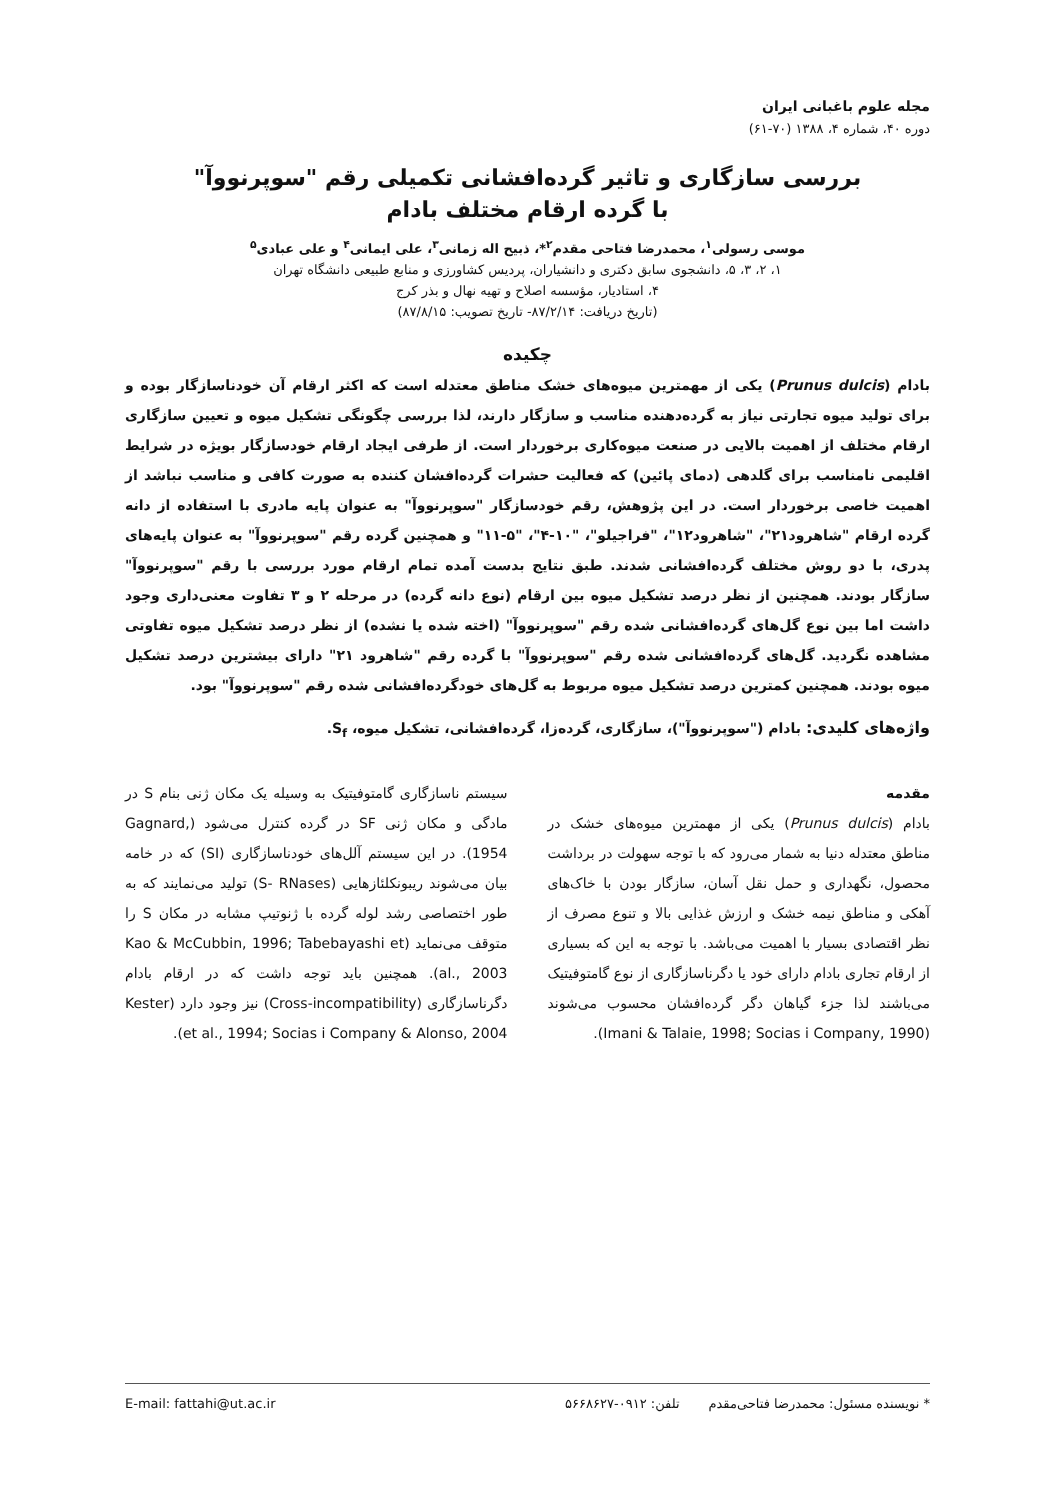مجله علوم باغبانی ایران
دوره ۴۰، شماره ۴، ۱۳۸۸ (۷۰-۶۱)
بررسی سازگاری و تاثیر گرده‌افشانی تکمیلی رقم "سوپرنووآ"
با گرده ارقام مختلف بادام
موسی رسولی<sup>۱</sup>، محمدرضا فتاحی مقدم<sup>۲</sup>*، ذبیح اله زمانی<sup>۳</sup>، علی ایمانی<sup>۴</sup> و علی عبادی<sup>۵</sup>
۱، ۲، ۳، ۵، دانشجوی سابق دکتری و دانشیاران، پردیس کشاورزی و منابع طبیعی دانشگاه تهران
۴، استادیار، مؤسسه اصلاح و تهیه نهال و بذر کرج
(تاریخ دریافت: ۸۷/۲/۱۴- تاریخ تصویب: ۸۷/۸/۱۵)
چکیده
بادام (Prunus dulcis) یکی از مهمترین میوه‌های خشک مناطق معتدله است که اکثر ارقام آن خودناسازگار بوده و برای تولید میوه تجارتی نیاز به گرده‌دهنده مناسب و سازگار دارند، لذا بررسی چگونگی تشکیل میوه و تعیین سازگاری ارقام مختلف از اهمیت بالایی در صنعت میوه‌کاری برخوردار است. از طرفی ایجاد ارقام خودسازگار بویژه در شرایط اقلیمی نامناسب برای گلدهی (دمای پائین) که فعالیت حشرات گرده‌افشان کننده به صورت کافی و مناسب نباشد از اهمیت خاصی برخوردار است. در این پژوهش، رقم خودسازگار "سوپرنووآ" به عنوان پایه مادری با استفاده از دانه گرده ارقام "شاهرود۲۱"، "شاهرود۱۲"، "فراجیلو"، "۱۰-۴"، "۵-۱۱" و همچنین گرده رقم "سوپرنووآ" به عنوان پایه‌های پدری، با دو روش مختلف گرده‌افشانی شدند. طبق نتایج بدست آمده تمام ارقام مورد بررسی با رقم "سوپرنووآ" سازگار بودند. همچنین از نظر درصد تشکیل میوه بین ارقام (نوع دانه گرده) در مرحله ۲ و ۳ تفاوت معنی‌داری وجود داشت اما بین نوع گل‌های گرده‌افشانی شده رقم "سوپرنووآ" (اخته شده یا نشده) از نظر درصد تشکیل میوه تفاوتی مشاهده نگردید. گل‌های گرده‌افشانی شده رقم "سوپرنووآ" با گرده رقم "شاهرود ۲۱" دارای بیشترین درصد تشکیل میوه بودند. همچنین کمترین درصد تشکیل میوه مربوط به گل‌های خودگرده‌افشانی شده رقم "سوپرنووآ" بود.
واژه‌های کلیدی: بادام ("سوپرنووآ")، سازگاری، گرده‌زا، گرده‌افشانی، تشکیل میوه، S<sub>f</sub>.
مقدمه
بادام (Prunus dulcis) یکی از مهمترین میوه‌های خشک در مناطق معتدله دنیا به شمار می‌رود که با توجه سهولت در برداشت محصول، نگهداری و حمل نقل آسان، سازگار بودن با خاک‌های آهکی و مناطق نیمه خشک و ارزش غذایی بالا و تنوع مصرف از نظر اقتصادی بسیار با اهمیت می‌باشد. با توجه به این که بسیاری از ارقام تجاری بادام دارای خود یا دگرناسازگاری از نوع گامتوفیتیک می‌باشند لذا جزء گیاهان دگر گرده‌افشان محسوب می‌شوند (Imani & Talaie, 1998; Socias i Company, 1990).
سیستم ناسازگاری گامتوفیتیک به وسیله یک مکان ژنی بنام S در مادگی و مکان ژنی SF در گرده کنترل می‌شود (Gagnard, 1954). در این سیستم آلل‌های خودناسازگاری (SI) که در خامه بیان می‌شوند ریبونکلئازهایی (S- RNases) تولید می‌نمایند که به طور اختصاصی رشد لوله گرده با ژنوتیپ مشابه در مکان S را متوقف می‌نماید (Kao & McCubbin, 1996; Tabebayashi et al., 2003). همچنین باید توجه داشت که در ارقام بادام دگرناسازگاری (Cross-incompatibility) نیز وجود دارد (Kester et al., 1994; Socias i Company & Alonso, 2004).
* نویسنده مسئول: محمدرضا فتاحی‌مقدم تلفن: ۰۹۱۲-۵۶۶۸۶۲۷ E-mail: fattahi@ut.ac.ir